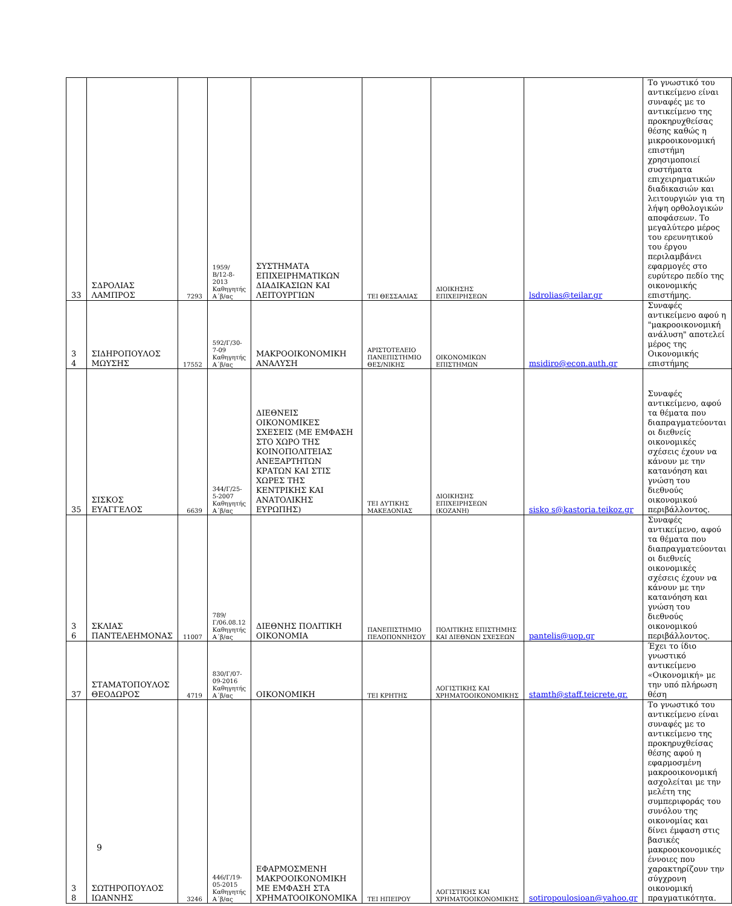| 33 | ΣΔΡΟΛΙΑΣ ΛΑΜΠΡΟΣ | 7293 | 1959/Β/12-8-2013 Καθηγητής Α΄β/ας | ΣΥΣΤΗΜΑΤΑ ΕΠΙΧΕΙΡΗΜΑΤΙΚΩΝ ΔΙΑΔΙΚΑΣΙΩΝ ΚΑΙ ΛΕΙΤΟΥΡΓΙΩΝ | ΤΕΙ ΘΕΣΣΑΛΙΑΣ | ΔΙΟΙΚΗΣΗΣ ΕΠΙΧΕΙΡΗΣΕΩΝ | lsdrolias@teilar.gr | Το γνωστικό του αντικείμενο είναι συναφές με το αντικείμενο της προκηρυχθείσας θέσης καθώς η μικροοικονομική επιστήμη χρησιμοποιεί συστήματα επιχειρηματικών διαδικασιών και λειτουργιών για τη λήψη ορθολογικών αποφάσεων. Το μεγαλύτερο μέρος του ερευνητικού του έργου περιλαμβάνει εφαρμογές στο ευρύτερο πεδίο της οικονομικής επιστήμης. |
| 3 4 | ΣΙΔΗΡΟΠΟΥΛΟΣ ΜΩΥΣΗΣ | 17552 | 592/Γ/30-7-09 Καθηγητής Α΄β/ας | ΜΑΚΡΟΟΙΚΟΝΟΜΙΚΗ ΑΝΑΛΥΣΗ | ΑΡΙΣΤΟΤΕΛΕΙΟ ΠΑΝΕΠΙΣΤΗΜΙΟ ΘΕΣ/ΝΙΚΗΣ | ΟΙΚΟΝΟΜΙΚΩΝ ΕΠΙΣΤΗΜΩΝ | msidiro@econ.auth.gr | Συναφές αντικείμενο αφού η "μακροοικονομική ανάλυση" αποτελεί μέρος της Οικονομικής επιστήμης |
| 35 | ΣΙΣΚΟΣ ΕΥΑΓΓΕΛΟΣ | 6639 | 344/Γ/25-5-2007 Καθηγητής Α΄β/ας | ΔΙΕΘΝΕΙΣ ΟΙΚΟΝΟΜΙΚΕΣ ΣΧΕΣΕΙΣ (ΜΕ ΕΜΦΑΣΗ ΣΤΟ ΧΩΡΟ ΤΗΣ ΚΟΙΝΟΠΟΛΙΤΕΙΑΣ ΑΝΕΞΑΡΤΗΤΩΝ ΚΡΑΤΩΝ ΚΑΙ ΣΤΙΣ ΧΩΡΕΣ ΤΗΣ ΚΕΝΤΡΙΚΗΣ ΚΑΙ ΑΝΑΤΟΛΙΚΗΣ ΕΥΡΩΠΗΣ) | ΤΕΙ ΔΥΤΙΚΗΣ ΜΑΚΕΔΟΝΙΑΣ | ΔΙΟΙΚΗΣΗΣ ΕΠΙΧΕΙΡΗΣΕΩΝ (ΚΟΖΑΝΗ) | sisko s@kastoria.teikoz.gr | Συναφές αντικείμενο, αφού τα θέματα που διαπραγματεύονται οι διεθνείς οικονομικές σχέσεις έχουν να κάνουν με την κατανόηση και γνώση του διεθνούς οικονομικού περιβάλλοντος. |
| 3 6 | ΣΚΛΙΑΣ ΠΑΝΤΕΛΕΗΜΟΝΑΣ | 11007 | 789/Γ/06.08.12 Καθηγητής Α΄β/ας | ΔΙΕΘΝΗΣ ΠΟΛΙΤΙΚΗ ΟΙΚΟΝΟΜΙΑ | ΠΑΝΕΠΙΣΤΗΜΙΟ ΠΕΛΟΠΟΝΝΗΣΟΥ | ΠΟΛΙΤΙΚΗΣ ΕΠΙΣΤΗΜΗΣ ΚΑΙ ΔΙΕΘΝΩΝ ΣΧΕΣΕΩΝ | pantelis@uop.gr | Συναφές αντικείμενο, αφού τα θέματα που διαπραγματεύονται οι διεθνείς οικονομικές σχέσεις έχουν να κάνουν με την κατανόηση και γνώση του διεθνούς οικονομικού περιβάλλοντος. |
| 37 | ΣΤΑΜΑΤΟΠΟΥΛΟΣ ΘΕΟΔΩΡΟΣ | 4719 | 830/Γ/07-09-2016 Καθηγητής Α΄β/ας | ΟΙΚΟΝΟΜΙΚΗ | ΤΕΙ ΚΡΗΤΗΣ | ΛΟΓΙΣΤΙΚΗΣ ΚΑΙ ΧΡΗΜΑΤΟΟΙΚΟΝΟΜΙΚΗΣ | stamth@staff.teicrete.gr. | Έχει το ίδιο γνωστικό αντικείμενο «Οικονομική» με την υπό πλήρωση θέση |
| 3 8 | ΣΩΤΗΡΟΠΟΥΛΟΣ ΙΩΑΝΝΗΣ | 3246 | 446/Γ/19-05-2015 Καθηγητής Α΄β/ας | ΕΦΑΡΜΟΣΜΕΝΗ ΜΑΚΡΟΟΙΚΟΝΟΜΙΚΗ ΜΕ ΕΜΦΑΣΗ ΣΤΑ ΧΡΗΜΑΤΟΟΙΚΟΝΟΜΙΚΑ | ΤΕΙ ΗΠΕΙΡΟΥ | ΛΟΓΙΣΤΙΚΗΣ ΚΑΙ ΧΡΗΜΑΤΟΟΙΚΟΝΟΜΙΚΗΣ | sotiropoulosioan@yahoo.gr | Το γνωστικό του αντικείμενο είναι συναφές με το αντικείμενο της προκηρυχθείσας θέσης αφού η εφαρμοσμένη μακροοικονομική ασχολείται με την μελέτη της συμπεριφοράς του συνόλου της οικονομίας και δίνει έμφαση στις βασικές μακροοικονομικές έννοιες που χαρακτηρίζουν την σύγχρονη οικονομική πραγματικότητα. |
9